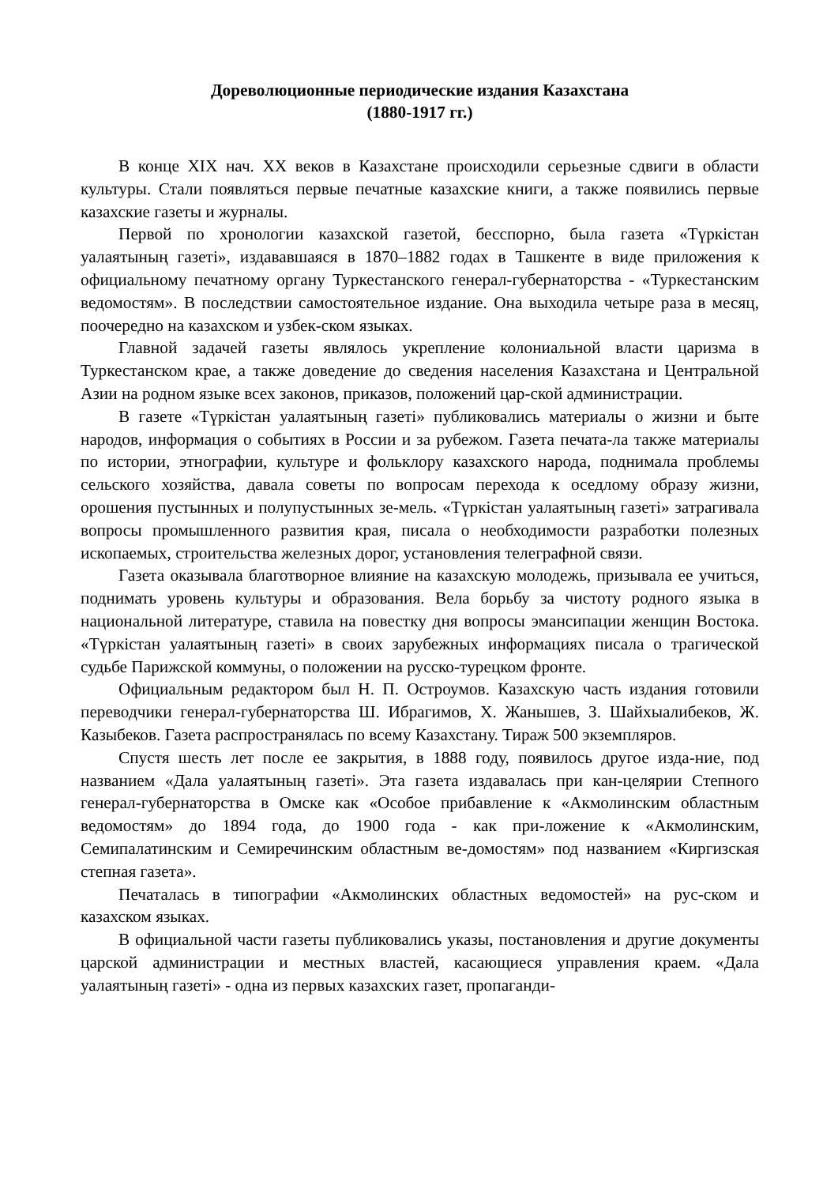Дореволюционные периодические издания Казахстана
(1880-1917 гг.)
В конце XIX нач. XX веков в Казахстане происходили серьезные сдвиги в области культуры. Стали появляться первые печатные казахские книги, а также появились первые казахские газеты и журналы.
Первой по хронологии казахской газетой, бесспорно, была газета «Түркістан уалаятының газеті», издававшаяся в 1870–1882 годах в Ташкенте в виде приложения к официальному печатному органу Туркестанского генерал-губернаторства - «Туркестанским ведомостям». В последствии самостоятельное издание. Она выходила четыре раза в месяц, поочередно на казахском и узбек-ском языках.
Главной задачей газеты являлось укрепление колониальной власти царизма в Туркестанском крае, а также доведение до сведения населения Казахстана и Центральной Азии на родном языке всех законов, приказов, положений цар-ской администрации.
В газете «Түркістан уалаятының газеті» публиковались материалы о жизни и быте народов, информация о событиях в России и за рубежом. Газета печата-ла также материалы по истории, этнографии, культуре и фольклору казахского народа, поднимала проблемы сельского хозяйства, давала советы по вопросам перехода к оседлому образу жизни, орошения пустынных и полупустынных зе-мель. «Түркістан уалаятының газеті» затрагивала вопросы промышленного развития края, писала о необходимости разработки полезных ископаемых, строительства железных дорог, установления телеграфной связи.
Газета оказывала благотворное влияние на казахскую молодежь, призывала ее учиться, поднимать уровень культуры и образования. Вела борьбу за чистоту родного языка в национальной литературе, ставила на повестку дня вопросы эмансипации женщин Востока. «Түркістан уалаятының газеті» в своих зарубежных информациях писала о трагической судьбе Парижской коммуны, о положении на русско-турецком фронте.
Официальным редактором был Н. П. Остроумов. Казахскую часть издания готовили переводчики генерал-губернаторства Ш. Ибрагимов, Х. Жанышев, З. Шайхыалибеков, Ж. Казыбеков. Газета распространялась по всему Казахстану. Тираж 500 экземпляров.
Спустя шесть лет после ее закрытия, в 1888 году, появилось другое изда-ние, под названием «Дала уалаятының газеті». Эта газета издавалась при кан-целярии Степного генерал-губернаторства в Омске как «Особое прибавление к «Акмолинским областным ведомостям» до 1894 года, до 1900 года - как при-ложение к «Акмолинским, Семипалатинским и Семиречинским областным ве-домостям» под названием «Киргизская степная газета».
Печаталась в типографии «Акмолинских областных ведомостей» на рус-ском и казахском языках.
В официальной части газеты публиковались указы, постановления и другие документы царской администрации и местных властей, касающиеся управления краем. «Дала уалаятының газеті» - одна из первых казахских газет, пропаганди-